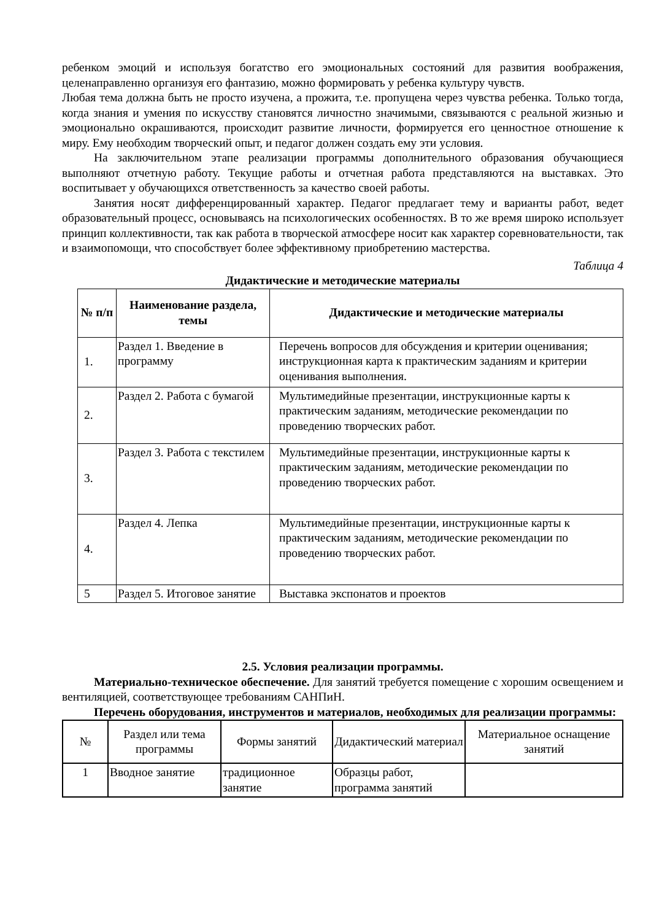ребенком эмоций и используя богатство его эмоциональных состояний для развития воображения, целенаправленно организуя его фантазию, можно формировать у ребенка культуру чувств.
Любая тема должна быть не просто изучена, а прожита, т.е. пропущена через чувства ребенка. Только тогда, когда знания и умения по искусству становятся личностно значимыми, связываются с реальной жизнью и эмоционально окрашиваются, происходит развитие личности, формируется его ценностное отношение к миру. Ему необходим творческий опыт, и педагог должен создать ему эти условия.
На заключительном этапе реализации программы дополнительного образования обучающиеся выполняют отчетную работу. Текущие работы и отчетная работа представляются на выставках. Это воспитывает у обучающихся ответственность за качество своей работы.
Занятия носят дифференцированный характер. Педагог предлагает тему и варианты работ, ведет образовательный процесс, основываясь на психологических особенностях. В то же время широко использует принцип коллективности, так как работа в творческой атмосфере носит как характер соревновательности, так и взаимопомощи, что способствует более эффективному приобретению мастерства.
Таблица 4
Дидактические и методические материалы
| № п/п | Наименование раздела, темы | Дидактические и методические материалы |
| --- | --- | --- |
| 1. | Раздел 1. Введение в программу | Перечень вопросов для обсуждения и критерии оценивания; инструкционная карта к практическим заданиям и критерии оценивания выполнения. |
| 2. | Раздел 2. Работа с бумагой | Мультимедийные презентации, инструкционные карты к практическим заданиям, методические рекомендации по проведению творческих работ. |
| 3. | Раздел 3. Работа с текстилем | Мультимедийные презентации, инструкционные карты к практическим заданиям, методические рекомендации по проведению творческих работ. |
| 4. | Раздел 4. Лепка | Мультимедийные презентации, инструкционные карты к практическим заданиям, методические рекомендации по проведению творческих работ. |
| 5 | Раздел 5. Итоговое занятие | Выставка экспонатов и проектов |
2.5. Условия реализации программы.
Материально-техническое обеспечение. Для занятий требуется помещение с хорошим освещением и вентиляцией, соответствующее требованиям САНПиН.
Перечень оборудования, инструментов и материалов, необходимых для реализации программы:
| № | Раздел или тема программы | Формы занятий | Дидактический материал | Материальное оснащение занятий |
| --- | --- | --- | --- | --- |
| 1 | Вводное занятие | традиционное занятие | Образцы работ, программа занятий | |